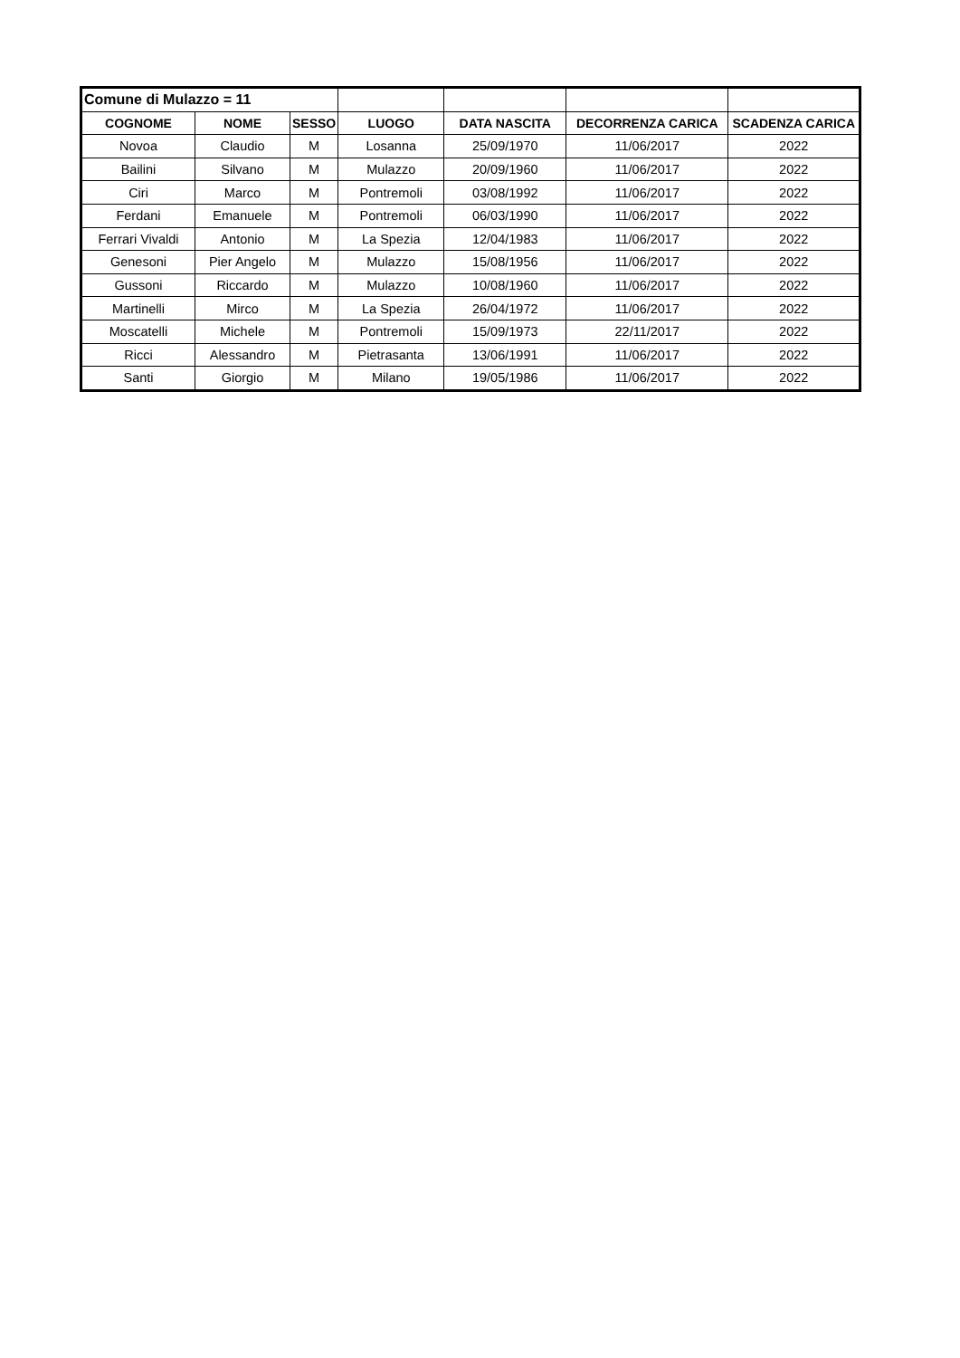| Comune di Mulazzo = 11 | | | | | | |
| COGNOME | NOME | SESSO | LUOGO | DATA NASCITA | DECORRENZA CARICA | SCADENZA CARICA |
| Novoa | Claudio | M | Losanna | 25/09/1970 | 11/06/2017 | 2022 |
| Bailini | Silvano | M | Mulazzo | 20/09/1960 | 11/06/2017 | 2022 |
| Ciri | Marco | M | Pontremoli | 03/08/1992 | 11/06/2017 | 2022 |
| Ferdani | Emanuele | M | Pontremoli | 06/03/1990 | 11/06/2017 | 2022 |
| Ferrari Vivaldi | Antonio | M | La Spezia | 12/04/1983 | 11/06/2017 | 2022 |
| Genesoni | Pier Angelo | M | Mulazzo | 15/08/1956 | 11/06/2017 | 2022 |
| Gussoni | Riccardo | M | Mulazzo | 10/08/1960 | 11/06/2017 | 2022 |
| Martinelli | Mirco | M | La Spezia | 26/04/1972 | 11/06/2017 | 2022 |
| Moscatelli | Michele | M | Pontremoli | 15/09/1973 | 22/11/2017 | 2022 |
| Ricci | Alessandro | M | Pietrasanta | 13/06/1991 | 11/06/2017 | 2022 |
| Santi | Giorgio | M | Milano | 19/05/1986 | 11/06/2017 | 2022 |